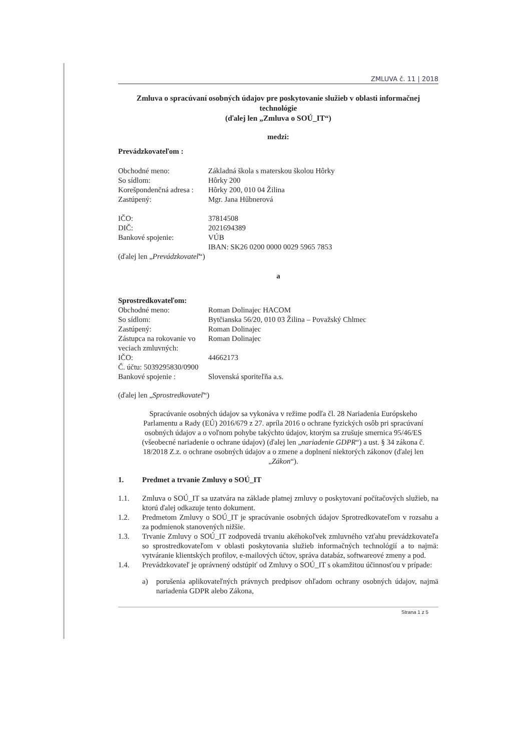ZMLUVA č. 11 | 2018
Zmluva o spracúvaní osobných údajov pre poskytovanie služieb v oblasti informačnej technológie
(ďalej len „Zmluva o SOÚ_IT“)
medzi:
Prevádzkovateľom :
Obchodné meno: Základná škola s materskou školou Hôrky
So sídlom: Hôrky 200
Korešpondenčná adresa : Hôrky 200, 010 04 Žilina
Zastúpený: Mgr. Jana Hűbnerová
IČO: 37814508
DIČ: 2021694389
Bankové spojenie: VÚB
IBAN: SK26 0200 0000 0029 5965 7853
(ďalej len „Prevádzkovateľ“)
a
Sprostredkovateľom:
Obchodné meno: Roman Dolinajec HACOM
So sídlom: Bytčianska 56/20, 010 03 Žilina – Považský Chlmec
Zastúpený: Roman Dolinajec
Zástupca na rokovanie vo veciach zmluvných: Roman Dolinajec
IČO: 44662173
Č. účtu: 5039295830/0900
Bankové spojenie : Slovenská sporiteľňa a.s.
(ďalej len „Sprostredkovateľ“)
Spracúvanie osobných údajov sa vykonáva v režime podľa čl. 28 Nariadenia Európskeho Parlamentu a Rady (EÚ) 2016/679 z 27. apríla 2016 o ochrane fyzických osôb pri spracúvaní osobných údajov a o voľnom pohybe takýchto údajov, ktorým sa zrušuje smernica 95/46/ES (všeobecné nariadenie o ochrane údajov) (ďalej len „nariadenie GDPR“) a ust. § 34 zákona č. 18/2018 Z.z. o ochrane osobných údajov a o zmene a doplnení niektorých zákonov (ďalej len „Zákon“).
1. Predmet a trvanie Zmluvy o SOÚ_IT
1.1. Zmluva o SOÚ_IT sa uzatvára na základe platnej zmluvy o poskytovaní počítačových služieb, na ktorú ďalej odkazuje tento dokument.
1.2. Predmetom Zmluvy o SOÚ_IT je spracúvanie osobných údajov Sprotredkovateľom v rozsahu a za podmienok stanovených nižšie.
1.3. Trvanie Zmluvy o SOÚ_IT zodpovedá trvaniu akéhokoľvek zmluvného vzťahu prevádzkovateľa so sprostredkovateľom v oblasti poskytovania služieb informačných technológií a to najmä: vytváranie klientských profilov, e-mailových účtov, správa databáz, softwareové zmeny a pod.
1.4. Prevádzkovateľ je oprávnený odstúpiť od Zmluvy o SOÚ_IT s okamžitou účinnosťou v prípade:
a) porušenia aplikovateľných právnych predpisov ohľadom ochrany osobných údajov, najmä nariadenia GDPR alebo Zákona,
Strana 1 z 5